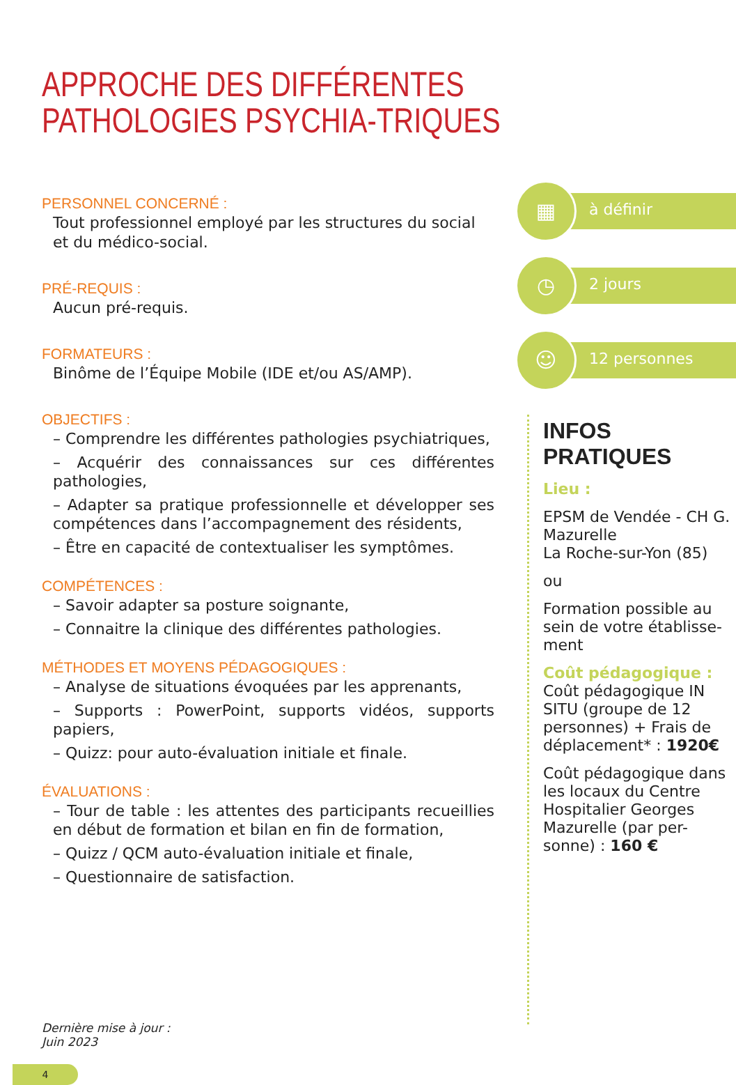APPROCHE DES DIFFÉRENTES PATHOLOGIES PSYCHIA-TRIQUES
PERSONNEL CONCERNÉ :
Tout professionnel employé par les structures du social et du médico-social.
PRÉ-REQUIS :
Aucun pré-requis.
FORMATEURS :
Binôme de l’Équipe Mobile (IDE et/ou AS/AMP).
OBJECTIFS :
– Comprendre les différentes pathologies psychiatriques,
– Acquérir des connaissances sur ces différentes pathologies,
– Adapter sa pratique professionnelle et développer ses compétences dans l’accompagnement des résidents,
– Être en capacité de contextualiser les symptômes.
COMPÉTENCES :
– Savoir adapter sa posture soignante,
– Connaitre la clinique des différentes pathologies.
MÉTHODES ET MOYENS PÉDAGOGIQUES :
– Analyse de situations évoquées par les apprenants,
– Supports : PowerPoint, supports vidéos, supports papiers,
– Quizz: pour auto-évaluation initiale et finale.
ÉVALUATIONS :
– Tour de table : les attentes des participants recueillies en début de formation et bilan en fin de formation,
– Quizz / QCM auto-évaluation initiale et finale,
– Questionnaire de satisfaction.
▦
à définir
◷
2 jours
☺
12 personnes
INFOS PRATIQUES
Lieu :
EPSM de Vendée - CH G. Mazurelle
La Roche-sur-Yon (85)
ou
Formation possible au sein de votre établisse-ment
Coût pédagogique :
Coût pédagogique IN SITU (groupe de 12 personnes) + Frais de déplacement* : 1920€
Coût pédagogique dans les locaux du Centre Hospitalier Georges Mazurelle (par per-sonne) : 160 €
Dernière mise à jour :
Juin 2023
4